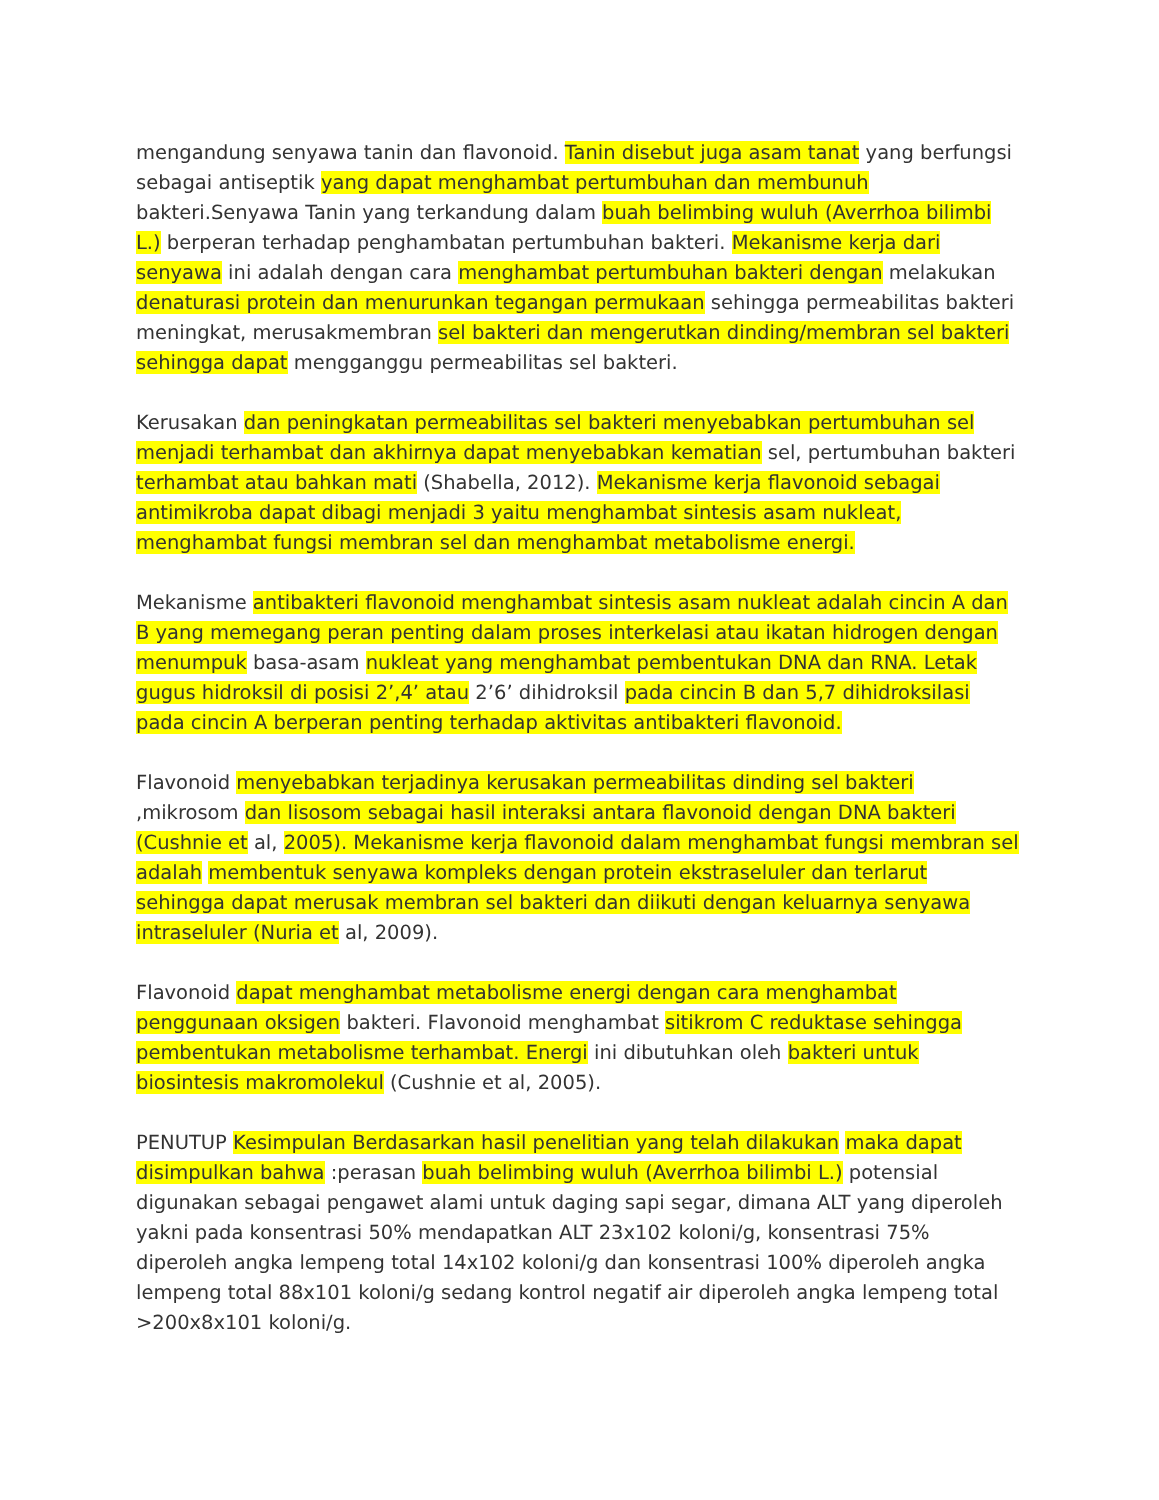mengandung senyawa tanin dan flavonoid. Tanin disebut juga asam tanat yang berfungsi sebagai antiseptik yang dapat menghambat pertumbuhan dan membunuh bakteri.Senyawa Tanin yang terkandung dalam buah belimbing wuluh (Averrhoa bilimbi L.) berperan terhadap penghambatan pertumbuhan bakteri. Mekanisme kerja dari senyawa ini adalah dengan cara menghambat pertumbuhan bakteri dengan melakukan denaturasi protein dan menurunkan tegangan permukaan sehingga permeabilitas bakteri meningkat, merusakmembran sel bakteri dan mengerutkan dinding/membran sel bakteri sehingga dapat mengganggu permeabilitas sel bakteri.
Kerusakan dan peningkatan permeabilitas sel bakteri menyebabkan pertumbuhan sel menjadi terhambat dan akhirnya dapat menyebabkan kematian sel, pertumbuhan bakteri terhambat atau bahkan mati (Shabella, 2012). Mekanisme kerja flavonoid sebagai antimikroba dapat dibagi menjadi 3 yaitu menghambat sintesis asam nukleat, menghambat fungsi membran sel dan menghambat metabolisme energi.
Mekanisme antibakteri flavonoid menghambat sintesis asam nukleat adalah cincin A dan B yang memegang peran penting dalam proses interkelasi atau ikatan hidrogen dengan menumpuk basa-asam nukleat yang menghambat pembentukan DNA dan RNA. Letak gugus hidroksil di posisi 2’,4’ atau 2’6’ dihidroksil pada cincin B dan 5,7 dihidroksilasi pada cincin A berperan penting terhadap aktivitas antibakteri flavonoid.
Flavonoid menyebabkan terjadinya kerusakan permeabilitas dinding sel bakteri ,mikrosom dan lisosom sebagai hasil interaksi antara flavonoid dengan DNA bakteri (Cushnie et al, 2005). Mekanisme kerja flavonoid dalam menghambat fungsi membran sel adalah membentuk senyawa kompleks dengan protein ekstraseluler dan terlarut sehingga dapat merusak membran sel bakteri dan diikuti dengan keluarnya senyawa intraseluler (Nuria et al, 2009).
Flavonoid dapat menghambat metabolisme energi dengan cara menghambat penggunaan oksigen bakteri. Flavonoid menghambat sitikrom C reduktase sehingga pembentukan metabolisme terhambat. Energi ini dibutuhkan oleh bakteri untuk biosintesis makromolekul (Cushnie et al, 2005).
PENUTUP Kesimpulan Berdasarkan hasil penelitian yang telah dilakukan maka dapat disimpulkan bahwa :perasan buah belimbing wuluh (Averrhoa bilimbi L.) potensial digunakan sebagai pengawet alami untuk daging sapi segar, dimana ALT yang diperoleh yakni pada konsentrasi 50% mendapatkan ALT 23x102 koloni/g, konsentrasi 75% diperoleh angka lempeng total 14x102 koloni/g dan konsentrasi 100% diperoleh angka lempeng total 88x101 koloni/g sedang kontrol negatif air diperoleh angka lempeng total >200x8x101 koloni/g.